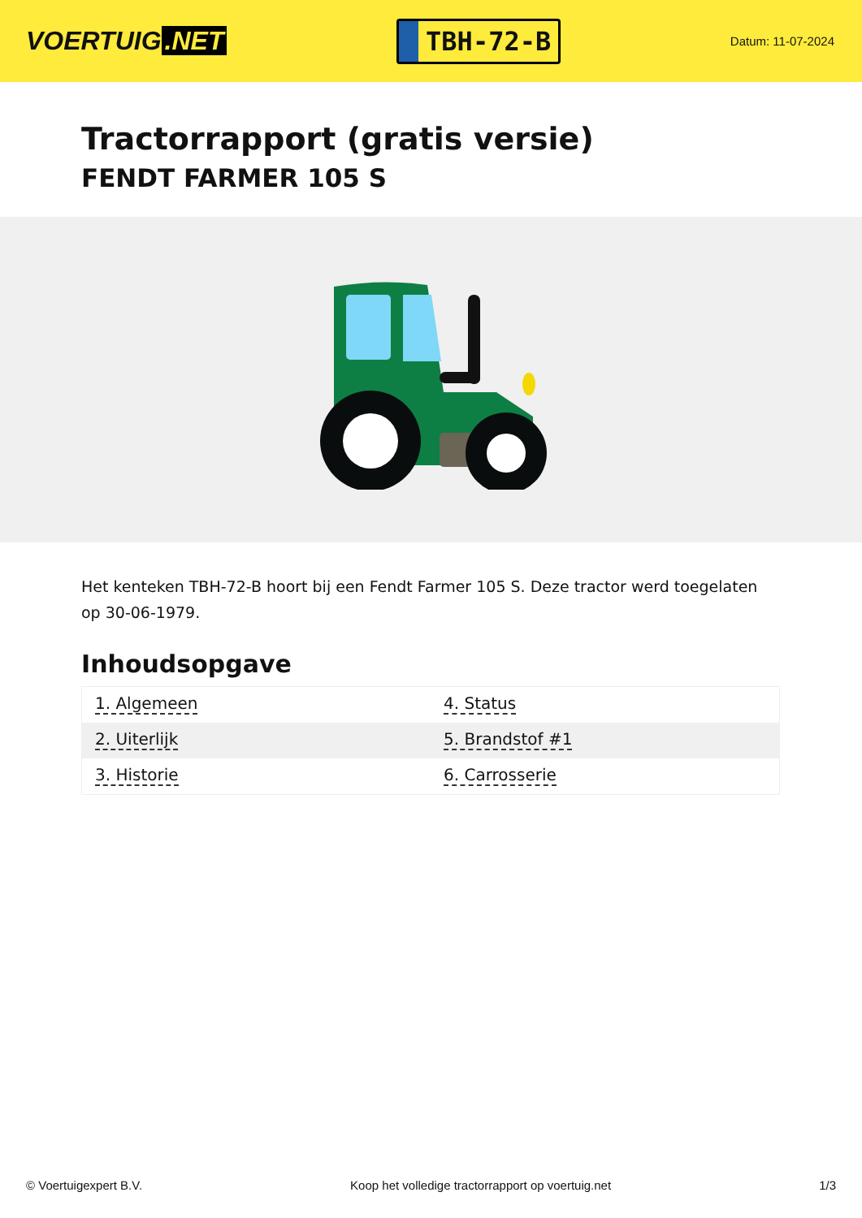VOERTUIG.NET
TBH-72-B
Datum: 11-07-2024
Tractorrapport (gratis versie)
FENDT FARMER 105 S
Het kenteken TBH-72-B hoort bij een Fendt Farmer 105 S. Deze tractor werd toegelaten op 30-06-1979.
Inhoudsopgave
| 1. Algemeen | 4. Status |
| 2. Uiterlijk | 5. Brandstof #1 |
| 3. Historie | 6. Carrosserie |
© Voertuigexpert B.V. Koop het volledige tractorrapport op voertuig.net
1/3